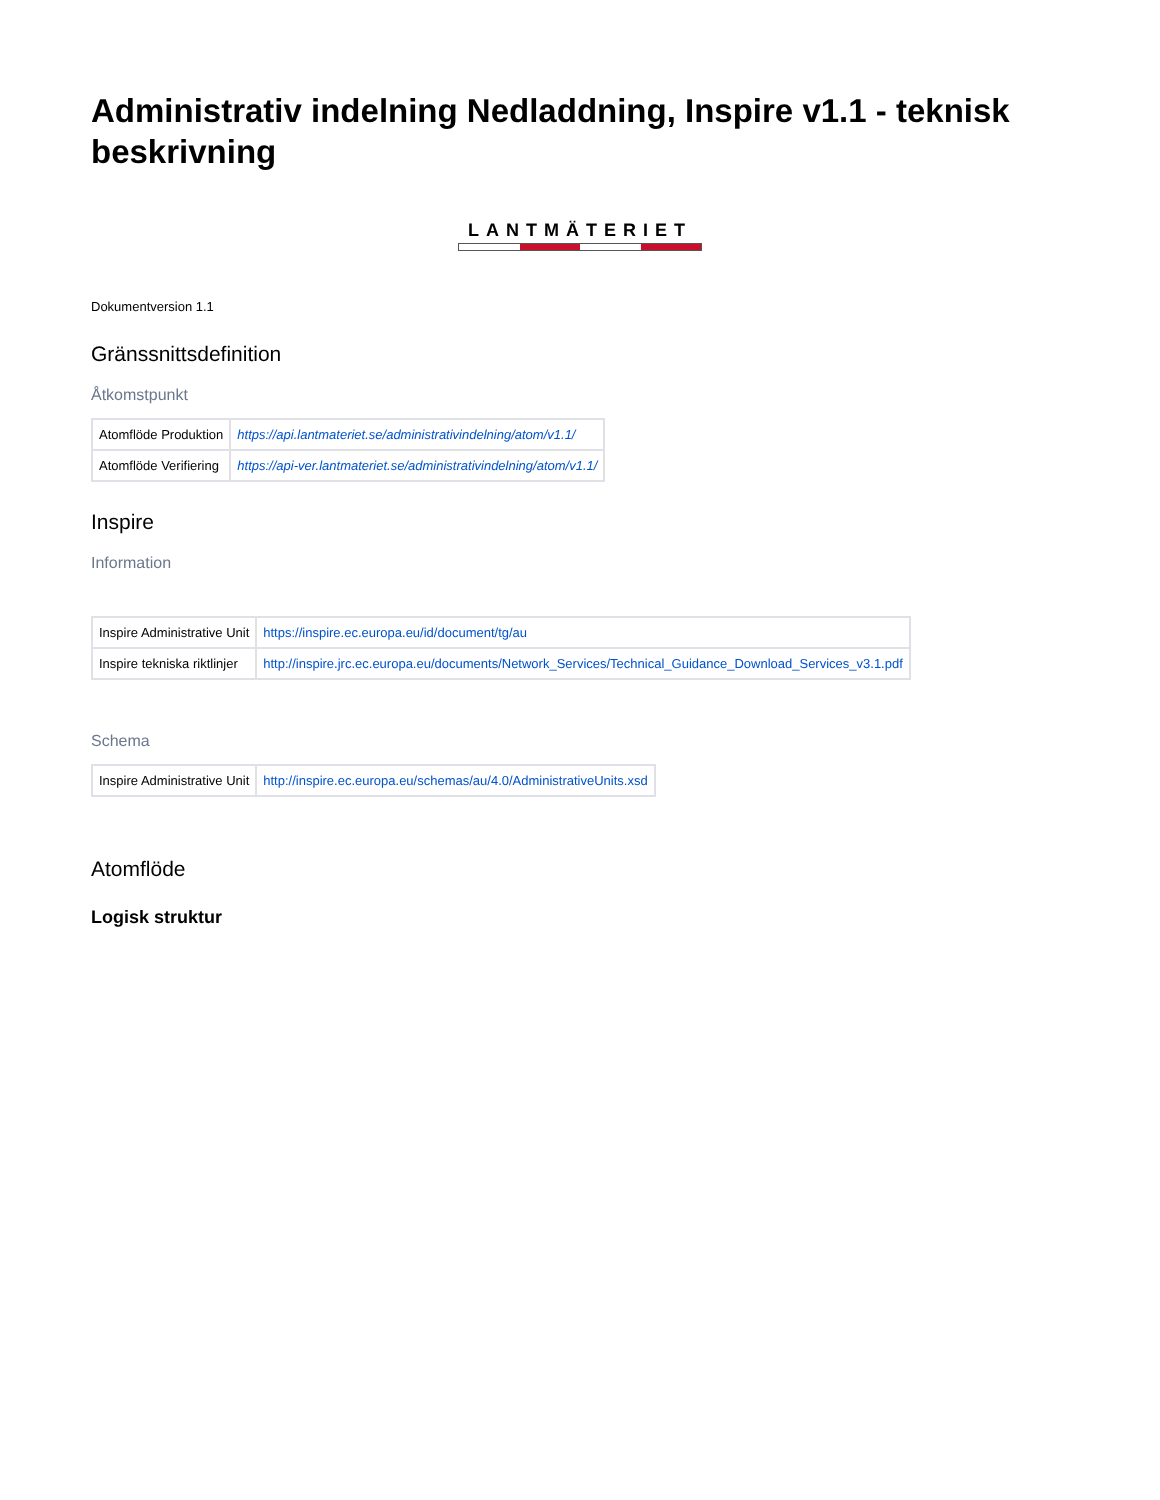Administrativ indelning Nedladdning, Inspire v1.1 - teknisk beskrivning
LANTMÄTERIET
Dokumentversion 1.1
Gränssnittsdefinition
Åtkomstpunkt
| Atomflöde Produktion | https://api.lantmateriet.se/administrativindelning/atom/v1.1/ |
| Atomflöde Verifiering | https://api-ver.lantmateriet.se/administrativindelning/atom/v1.1/ |
Inspire
Information
| Inspire Administrative Unit | https://inspire.ec.europa.eu/id/document/tg/au |
| Inspire tekniska riktlinjer | http://inspire.jrc.ec.europa.eu/documents/Network_Services/Technical_Guidance_Download_Services_v3.1.pdf |
Schema
| Inspire Administrative Unit | http://inspire.ec.europa.eu/schemas/au/4.0/AdministrativeUnits.xsd |
Atomflöde
Logisk struktur